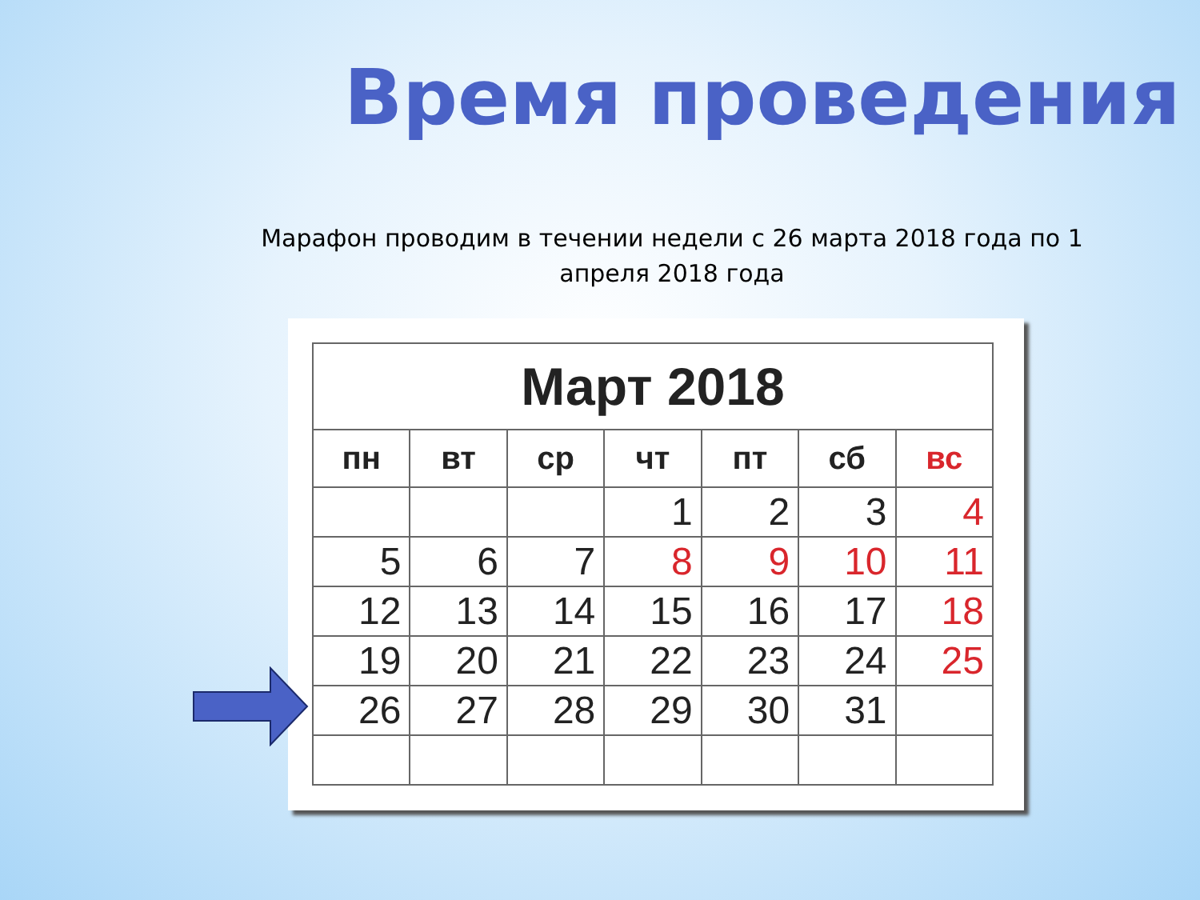Время проведения
Марафон проводим в течении недели с 26 марта 2018 года по 1 апреля 2018 года
| Март 2018 | | | | | | |
| --- | --- | --- | --- | --- | --- | --- |
| пн | вт | ср | чт | пт | сб | вс |
| | | | 1 | 2 | 3 | 4 |
| 5 | 6 | 7 | 8 | 9 | 10 | 11 |
| 12 | 13 | 14 | 15 | 16 | 17 | 18 |
| 19 | 20 | 21 | 22 | 23 | 24 | 25 |
| 26 | 27 | 28 | 29 | 30 | 31 | |